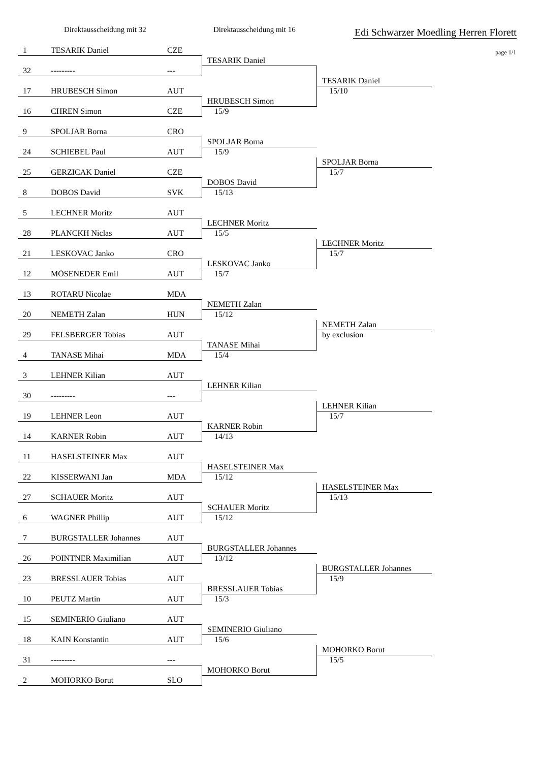Direktausscheidung mit 32 Direktausscheidung mit 16
Edi Schwarzer Moedling Herren Florett
page 1/1
1
TESARIK Daniel
CZE
32
---------
---
17
HRUBESCH Simon
AUT
16
CHREN Simon
CZE
9
SPOLJAR Borna
CRO
24
SCHIEBEL Paul
AUT
25
GERZICAK Daniel
CZE
8
DOBOS David
SVK
5
LECHNER Moritz
AUT
28
PLANCKH Niclas
AUT
21
LESKOVAC Janko
CRO
12
MÖSENEDER Emil
AUT
13
ROTARU Nicolae
MDA
20
NEMETH Zalan
HUN
29
FELSBERGER Tobias
AUT
4
TANASE Mihai
MDA
3
LEHNER Kilian
AUT
30
---------
---
19
LEHNER Leon
AUT
14
KARNER Robin
AUT
11
HASELSTEINER Max
AUT
22
KISSERWANI Jan
MDA
27
SCHAUER Moritz
AUT
6
WAGNER Phillip
AUT
7
BURGSTALLER Johannes
AUT
26
POINTNER Maximilian
AUT
23
BRESSLAUER Tobias
AUT
10
PEUTZ Martin
AUT
15
SEMINERIO Giuliano
AUT
18
KAIN Konstantin
AUT
31
---------
---
2
MOHORKO Borut
SLO
TESARIK Daniel
HRUBESCH Simon
15/9
SPOLJAR Borna
15/9
DOBOS David
15/13
LECHNER Moritz
15/5
LESKOVAC Janko
15/7
NEMETH Zalan
15/12
TANASE Mihai
15/4
LEHNER Kilian
KARNER Robin
14/13
HASELSTEINER Max
15/12
SCHAUER Moritz
15/12
BURGSTALLER Johannes
13/12
BRESSLAUER Tobias
15/3
SEMINERIO Giuliano
15/6
MOHORKO Borut
TESARIK Daniel
15/10
SPOLJAR Borna
15/7
LECHNER Moritz
15/7
NEMETH Zalan
by exclusion
LEHNER Kilian
15/7
HASELSTEINER Max
15/13
BURGSTALLER Johannes
15/9
MOHORKO Borut
15/5